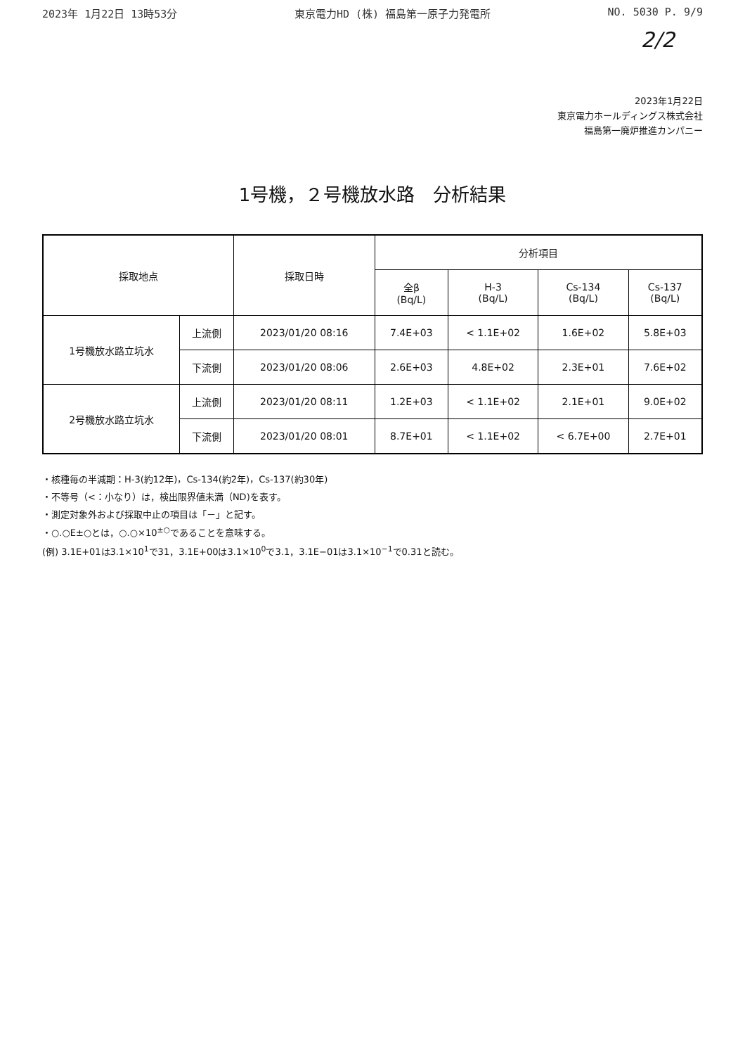2023年 1月22日 13時53分 東京電力HD (株) 福島第一原子力発電所 NO. 5030 P. 9/9
2/2
2023年1月22日
東京電力ホールディングス株式会社
福島第一廃炉推進カンパニー
1号機，２号機放水路　分析結果
| 採取地点 | | 採取日時 | 分析項目 | | | |
| --- | --- | --- | --- | --- | --- | --- |
| | | | 全β (Bq/L) | H-3 (Bq/L) | Cs-134 (Bq/L) | Cs-137 (Bq/L) |
| 1号機放水路立坑水 | 上流側 | 2023/01/20 08:16 | 7.4E+03 | < 1.1E+02 | 1.6E+02 | 5.8E+03 |
| | 下流側 | 2023/01/20 08:06 | 2.6E+03 | 4.8E+02 | 2.3E+01 | 7.6E+02 |
| 2号機放水路立坑水 | 上流側 | 2023/01/20 08:11 | 1.2E+03 | < 1.1E+02 | 2.1E+01 | 9.0E+02 |
| | 下流側 | 2023/01/20 08:01 | 8.7E+01 | < 1.1E+02 | < 6.7E+00 | 2.7E+01 |
・核種毎の半減期：H-3(約12年)，Cs-134(約2年)，Cs-137(約30年)
・不等号（<：小なり）は，検出限界値未満（ND)を表す。
・測定対象外および採取中止の項目は「－」と記す。
・○.○E±○とは，○.○×10<sup>±○</sup>であることを意味する。
(例) 3.1E+01は3.1×10<sup>1</sup>で31，3.1E+00は3.1×10<sup>0</sup>で3.1，3.1E−01は3.1×10<sup>−1</sup>で0.31と読む。